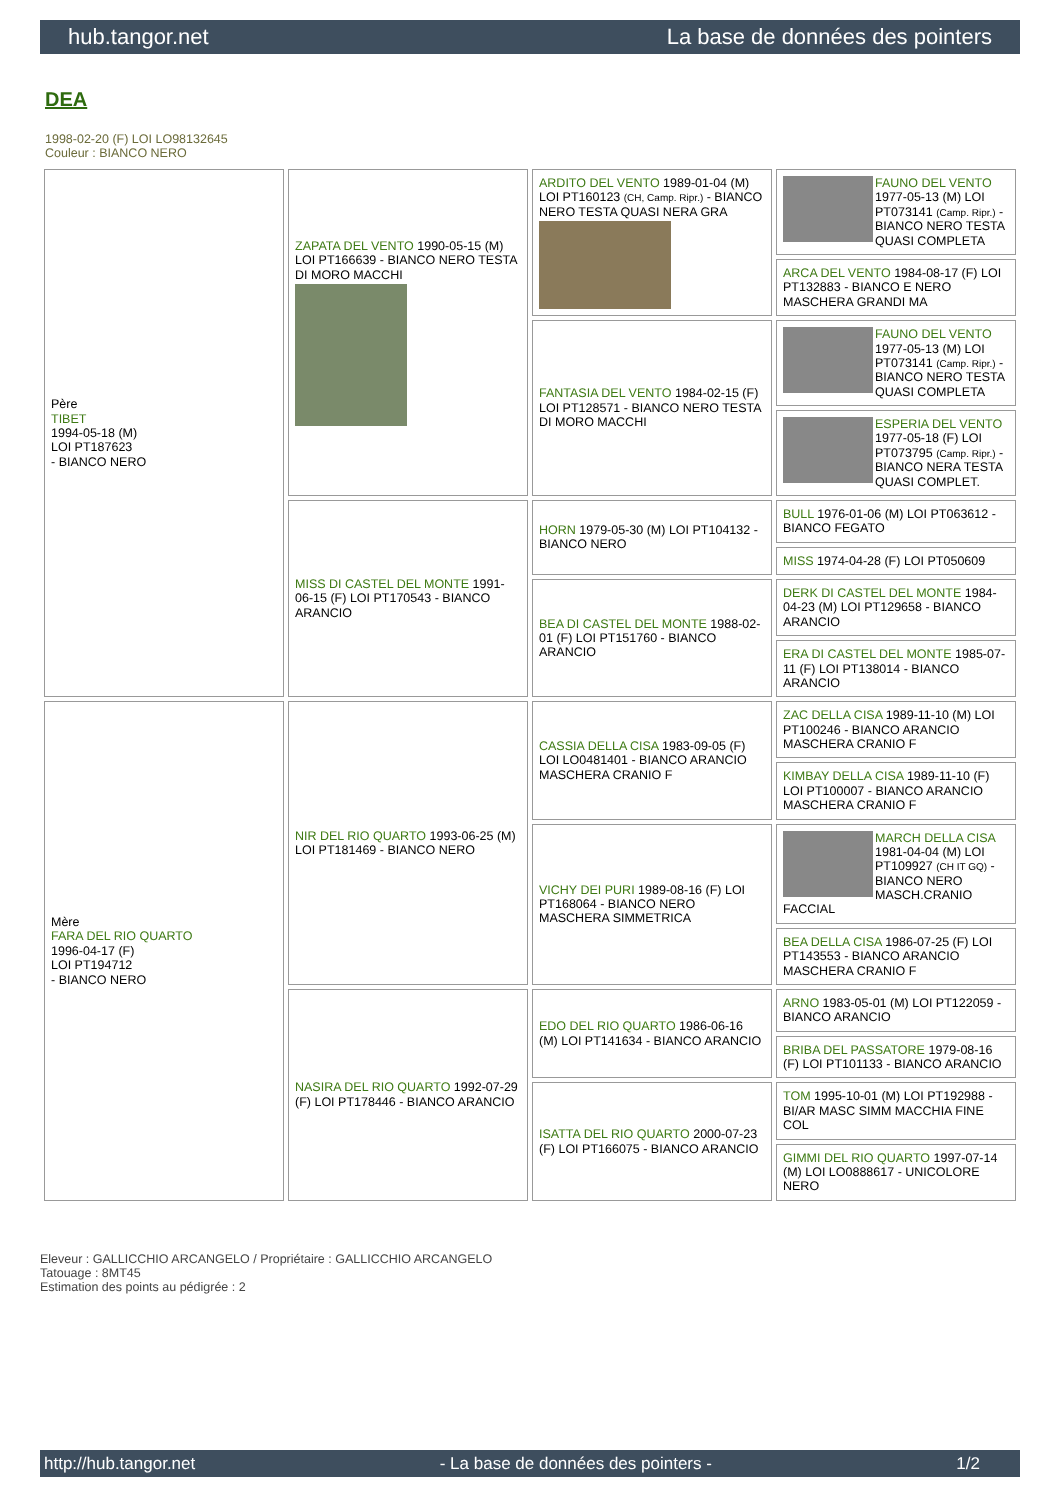hub.tangor.net La base de données des pointers
DEA
1998-02-20 (F) LOI LO98132645
Couleur : BIANCO NERO
| Père TIBET 1994-05-18 (M) LOI PT187623 - BIANCO NERO | ZAPATA DEL VENTO 1990-05-15 (M) LOI PT166639 - BIANCO NERO TESTA DI MORO MACCHI | ARDITO DEL VENTO 1989-01-04 (M) LOI PT160123 (CH, Camp. Ripr.) - BIANCO NERO TESTA QUASI NERA GRA | FAUNO DEL VENTO 1977-05-13 (M) LOI PT073141 (Camp. Ripr.) - BIANCO NERO TESTA QUASI COMPLETA |
| | | | ARCA DEL VENTO 1984-08-17 (F) LOI PT132883 - BIANCO E NERO MASCHERA GRANDI MA |
| | | FANTASIA DEL VENTO 1984-02-15 (F) LOI PT128571 - BIANCO NERO TESTA DI MORO MACCHI | FAUNO DEL VENTO 1977-05-13 (M) LOI PT073141 (Camp. Ripr.) - BIANCO NERO TESTA QUASI COMPLETA |
| | | | ESPERIA DEL VENTO 1977-05-18 (F) LOI PT073795 (Camp. Ripr.) - BIANCO NERA TESTA QUASI COMPLET. |
| | MISS DI CASTEL DEL MONTE 1991-06-15 (F) LOI PT170543 - BIANCO ARANCIO | HORN 1979-05-30 (M) LOI PT104132 - BIANCO NERO | BULL 1976-01-06 (M) LOI PT063612 - BIANCO FEGATO |
| | | | MISS 1974-04-28 (F) LOI PT050609 |
| | | BEA DI CASTEL DEL MONTE 1988-02-01 (F) LOI PT151760 - BIANCO ARANCIO | DERK DI CASTEL DEL MONTE 1984-04-23 (M) LOI PT129658 - BIANCO ARANCIO |
| | | | ERA DI CASTEL DEL MONTE 1985-07-11 (F) LOI PT138014 - BIANCO ARANCIO |
| Mère FARA DEL RIO QUARTO 1996-04-17 (F) LOI PT194712 - BIANCO NERO | NIR DEL RIO QUARTO 1993-06-25 (M) LOI PT181469 - BIANCO NERO | CASSIA DELLA CISA 1983-09-05 (F) LOI LO0481401 - BIANCO ARANCIO MASCHERA CRANIO F | ZAC DELLA CISA 1989-11-10 (M) LOI PT100246 - BIANCO ARANCIO MASCHERA CRANIO F |
| | | | KIMBAY DELLA CISA 1989-11-10 (F) LOI PT100007 - BIANCO ARANCIO MASCHERA CRANIO F |
| | | VICHY DEI PURI 1989-08-16 (F) LOI PT168064 - BIANCO NERO MASCHERA SIMMETRICA | MARCH DELLA CISA 1981-04-04 (M) LOI PT109927 (CH IT GQ) - BIANCO NERO MASCH.CRANIO FACCIAL |
| | | | BEA DELLA CISA 1986-07-25 (F) LOI PT143553 - BIANCO ARANCIO MASCHERA CRANIO F |
| | NASIRA DEL RIO QUARTO 1992-07-29 (F) LOI PT178446 - BIANCO ARANCIO | EDO DEL RIO QUARTO 1986-06-16 (M) LOI PT141634 - BIANCO ARANCIO | ARNO 1983-05-01 (M) LOI PT122059 - BIANCO ARANCIO |
| | | | BRIBA DEL PASSATORE 1979-08-16 (F) LOI PT101133 - BIANCO ARANCIO |
| | | ISATTA DEL RIO QUARTO 2000-07-23 (F) LOI PT166075 - BIANCO ARANCIO | TOM 1995-10-01 (M) LOI PT192988 - BI/AR MASC SIMM MACCHIA FINE COL |
| | | | GIMMI DEL RIO QUARTO 1997-07-14 (M) LOI LO0888617 - UNICOLORE NERO |
Eleveur : GALLICCHIO ARCANGELO / Propriétaire : GALLICCHIO ARCANGELO
Tatouage : 8MT45
Estimation des points au pédigrée : 2
http://hub.tangor.net - La base de données des pointers - 1/2